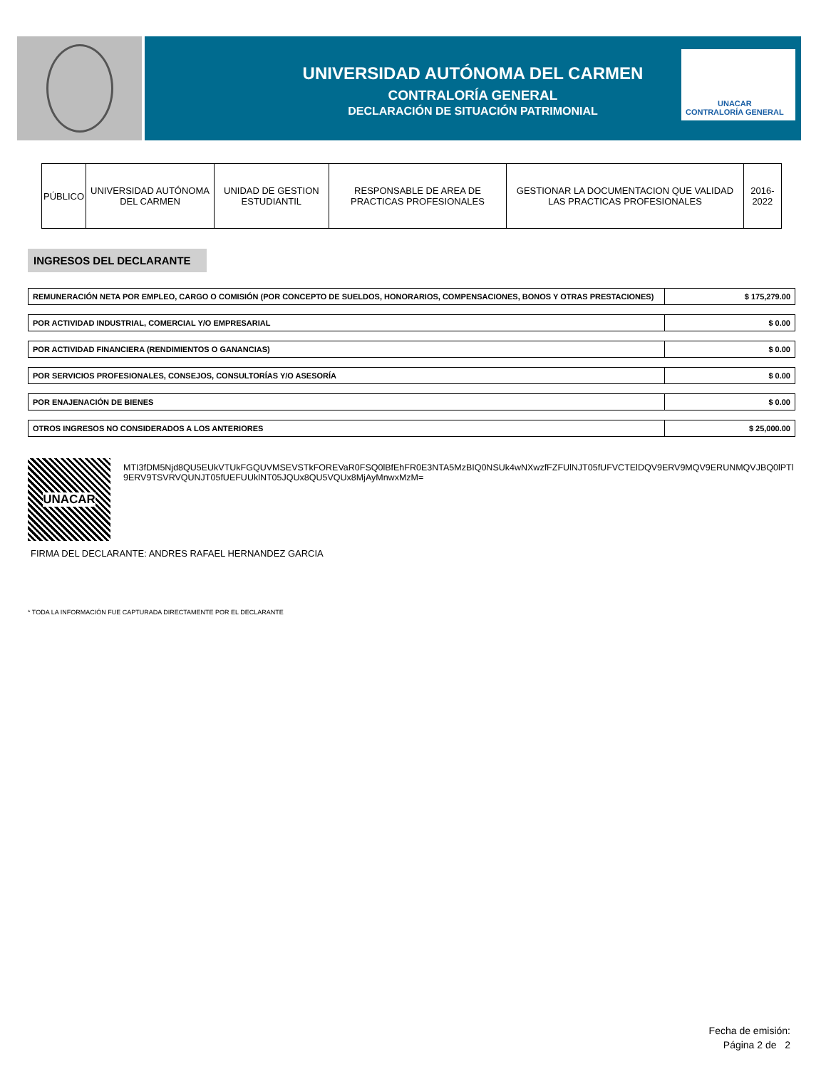UNIVERSIDAD AUTÓNOMA DEL CARMEN
CONTRALORÍA GENERAL
DECLARACIÓN DE SITUACIÓN PATRIMONIAL
UNACAR
CONTRALORÍA GENERAL
| PÚBLICO | UNIVERSIDAD AUTÓNOMA DEL CARMEN | UNIDAD DE GESTION ESTUDIANTIL | RESPONSABLE DE AREA DE PRACTICAS PROFESIONALES | GESTIONAR LA DOCUMENTACION QUE VALIDAD LAS PRACTICAS PROFESIONALES | 2016-2022 |
INGRESOS DEL DECLARANTE
| REMUNERACIÓN NETA POR EMPLEO, CARGO O COMISIÓN (POR CONCEPTO DE SUELDOS, HONORARIOS, COMPENSACIONES, BONOS Y OTRAS PRESTACIONES) | $ 175,279.00 |
| POR ACTIVIDAD INDUSTRIAL, COMERCIAL Y/O EMPRESARIAL | $ 0.00 |
| POR ACTIVIDAD FINANCIERA (RENDIMIENTOS O GANANCIAS) | $ 0.00 |
| POR SERVICIOS PROFESIONALES, CONSEJOS, CONSULTORÍAS Y/O ASESORÍA | $ 0.00 |
| POR ENAJENACIÓN DE BIENES | $ 0.00 |
| OTROS INGRESOS NO CONSIDERADOS A LOS ANTERIORES | $ 25,000.00 |
UNACAR
MTI3fDM5Njd8QU5EUkVTUkFGQUVMSEVSTkFOREVaR0FSQ0lBfEhFR0E3NTA5MzBIQ0NSUk4wNXwzfFZFUlNJT05fUFVCTElDQV9ERV9MQV9ERUNMQVJBQ0lPTl9ERV9TSVRVQUNJT05fUEFUUklNT05JQUx8QU5VQUx8MjAyMnwxMzM=
FIRMA DEL DECLARANTE: ANDRES RAFAEL HERNANDEZ GARCIA
* TODA LA INFORMACIÓN FUE CAPTURADA DIRECTAMENTE POR EL DECLARANTE
Fecha de emisión:
Página 2 de 2